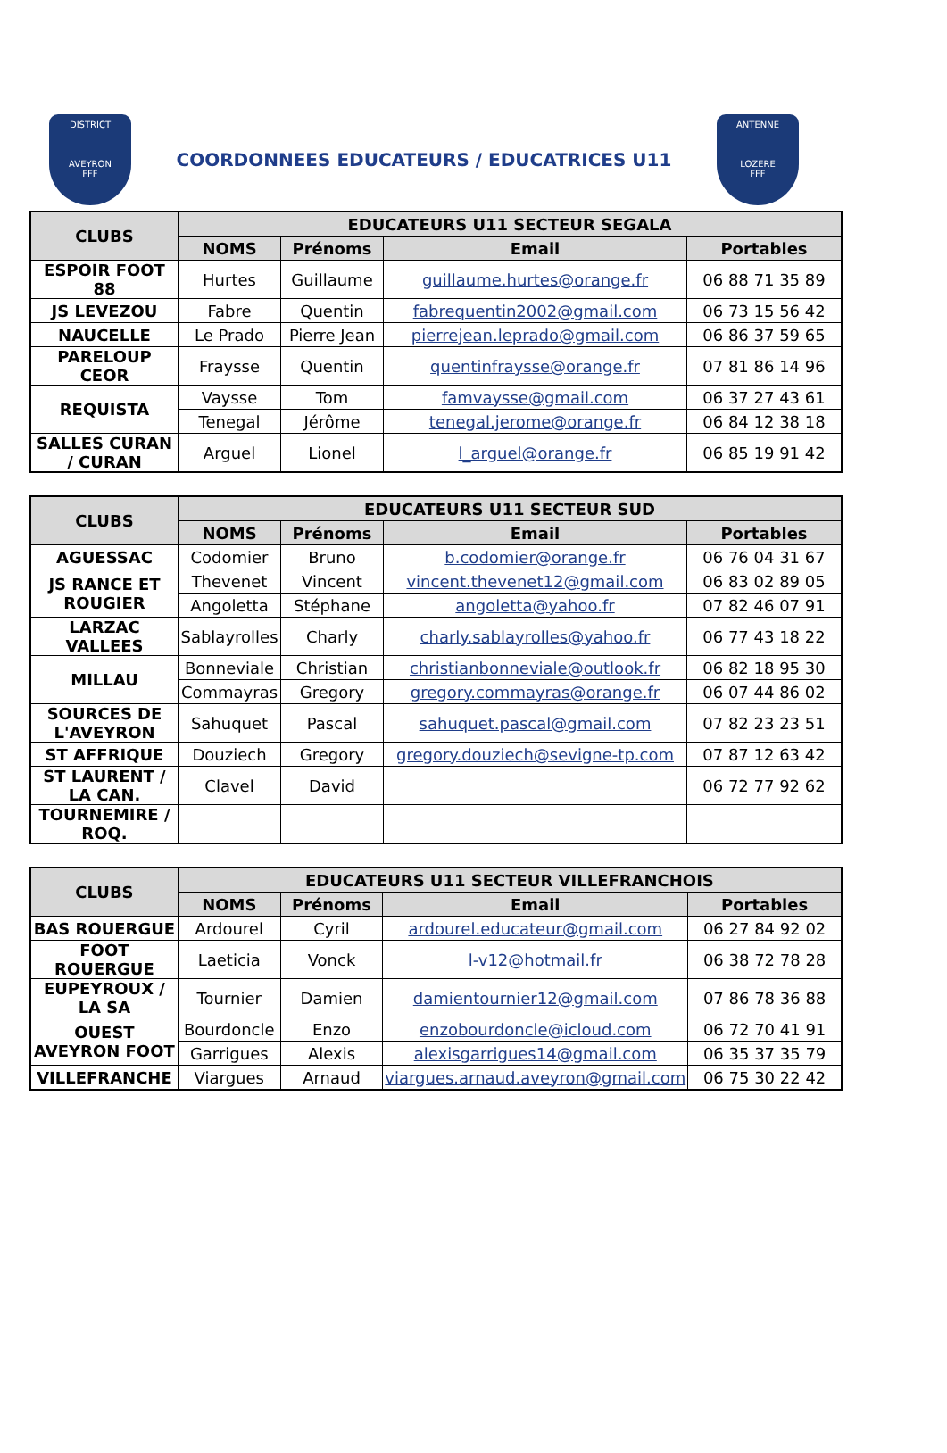DISTRICT
AVEYRON
FFF
COORDONNEES EDUCATEURS / EDUCATRICES U11
ANTENNE
LOZERE
FFF
| CLUBS | EDUCATEURS U11 SECTEUR SEGALA | | | |
| --- | --- | --- | --- | --- |
| | NOMS | Prénoms | Email | Portables |
| ESPOIR FOOT 88 | Hurtes | Guillaume | guillaume.hurtes@orange.fr | 06 88 71 35 89 |
| JS LEVEZOU | Fabre | Quentin | fabrequentin2002@gmail.com | 06 73 15 56 42 |
| NAUCELLE | Le Prado | Pierre Jean | pierrejean.leprado@gmail.com | 06 86 37 59 65 |
| PAREL​OUP CEOR | Fraysse | Quentin | quentinfraysse@orange.fr | 07 81 86 14 96 |
| REQUISTA | Vaysse | Tom | famvaysse@gmail.com | 06 37 27 43 61 |
| | Tenegal | Jérôme | tenegal.jerome@orange.fr | 06 84 12 38 18 |
| SALLES CURAN / CURAN | Arguel | Lionel | l_arguel@orange.fr | 06 85 19 91 42 |
| CLUBS | EDUCATEURS U11 SECTEUR SUD | | | |
| --- | --- | --- | --- | --- |
| | NOMS | Prénoms | Email | Portables |
| AGUESSAC | Codomier | Bruno | b.codomier@orange.fr | 06 76 04 31 67 |
| JS RANCE ET ROUGIER | Thevenet | Vincent | vincent.thevenet12@gmail.com | 06 83 02 89 05 |
| | Angoletta | Stéphane | angoletta@yahoo.fr | 07 82 46 07 91 |
| LARZAC VALLEES | Sablayrolles | Charly | charly.sablayrolles@yahoo.fr | 06 77 43 18 22 |
| MILLAU | Bonneviale | Christian | christianbonneviale@outlook.fr | 06 82 18 95 30 |
| | Commayras | Gregory | gregory.commayras@orange.fr | 06 07 44 86 02 |
| SOURCES DE L'AVEYRON | Sahuquet | Pascal | sahuquet.pascal@gmail.com | 07 82 23 23 51 |
| ST AFFRIQUE | Douziech | Gregory | gregory.douziech@sevigne-tp.com | 07 87 12 63 42 |
| ST LAURENT / LA CAN. | Clavel | David | | 06 72 77 92 62 |
| TOURNEMIRE / ROQ. | | | | |
| CLUBS | EDUCATEURS U11 SECTEUR VILLEFRANCHOIS | | | |
| --- | --- | --- | --- | --- |
| | NOMS | Prénoms | Email | Portables |
| BAS ROUERGUE | Ardourel | Cyril | ardourel.educateur@gmail.com | 06 27 84 92 02 |
| FOOT ROUERGUE | Laeticia | Vonck | l-v12@hotmail.fr | 06 38 72 78 28 |
| EUPEYROUX / LA SA | Tournier | Damien | damientournier12@gmail.com | 07 86 78 36 88 |
| OUEST AVEYRON FOOT | Bourdoncle | Enzo | enzobourdoncle@icloud.com | 06 72 70 41 91 |
| | Garrigues | Alexis | alexisgarrigues14@gmail.com | 06 35 37 35 79 |
| VILLEFRANCHE | Viargues | Arnaud | viargues.arnaud.aveyron@gmail.com | 06 75 30 22 42 |